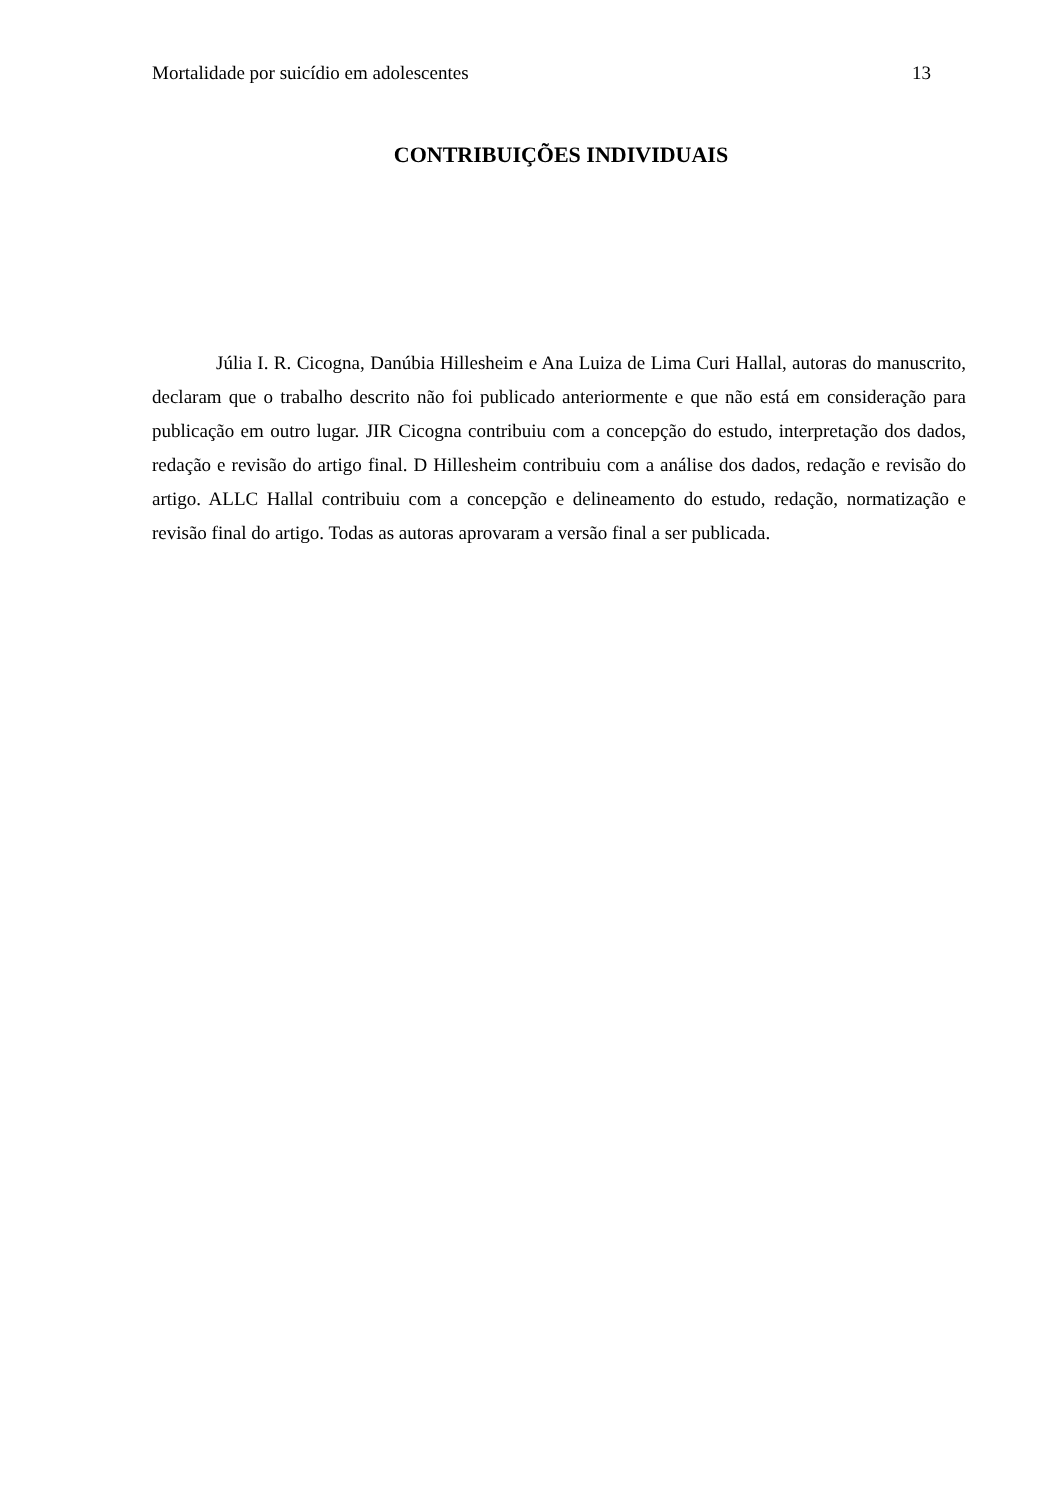Mortalidade por suicídio em adolescentes 13
CONTRIBUIÇÕES INDIVIDUAIS
Júlia I. R. Cicogna, Danúbia Hillesheim e Ana Luiza de Lima Curi Hallal, autoras do manuscrito, declaram que o trabalho descrito não foi publicado anteriormente e que não está em consideração para publicação em outro lugar. JIR Cicogna contribuiu com a concepção do estudo, interpretação dos dados, redação e revisão do artigo final. D Hillesheim contribuiu com a análise dos dados, redação e revisão do artigo. ALLC Hallal contribuiu com a concepção e delineamento do estudo, redação, normatização e revisão final do artigo. Todas as autoras aprovaram a versão final a ser publicada.